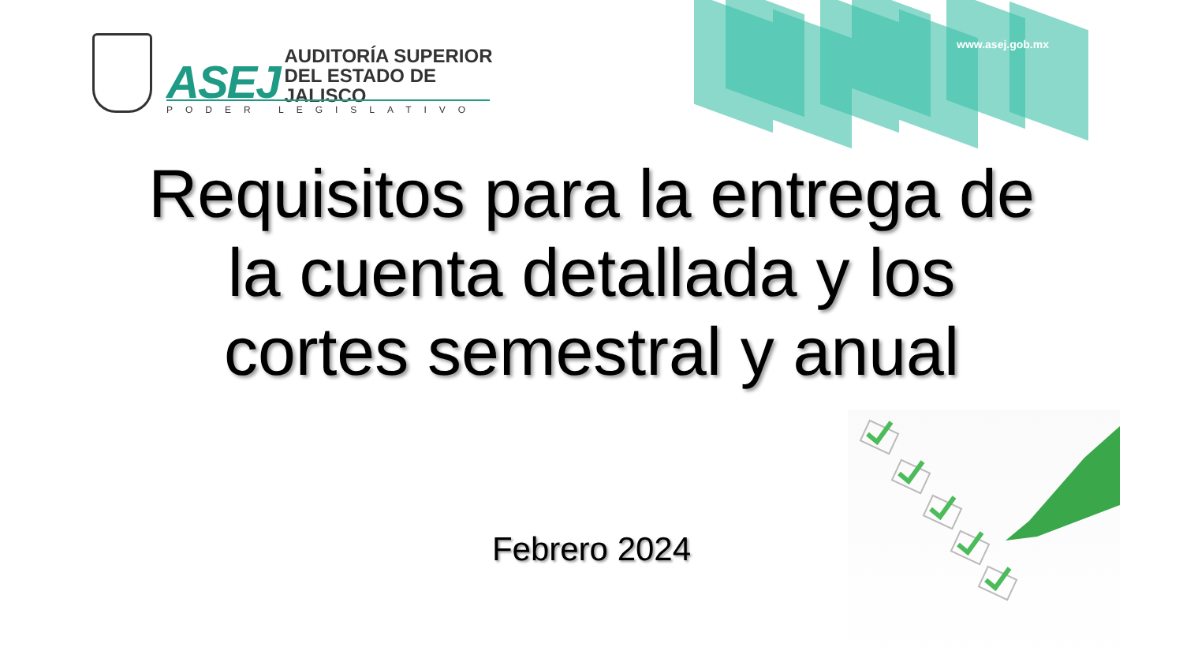ASEJ AUDITORÍA SUPERIOR
DEL ESTADO DE JALISCO
PODER LEGISLATIVO
www.asej.gob.mx
Requisitos para la entrega de
la cuenta detallada y los
cortes semestral y anual
Febrero 2024